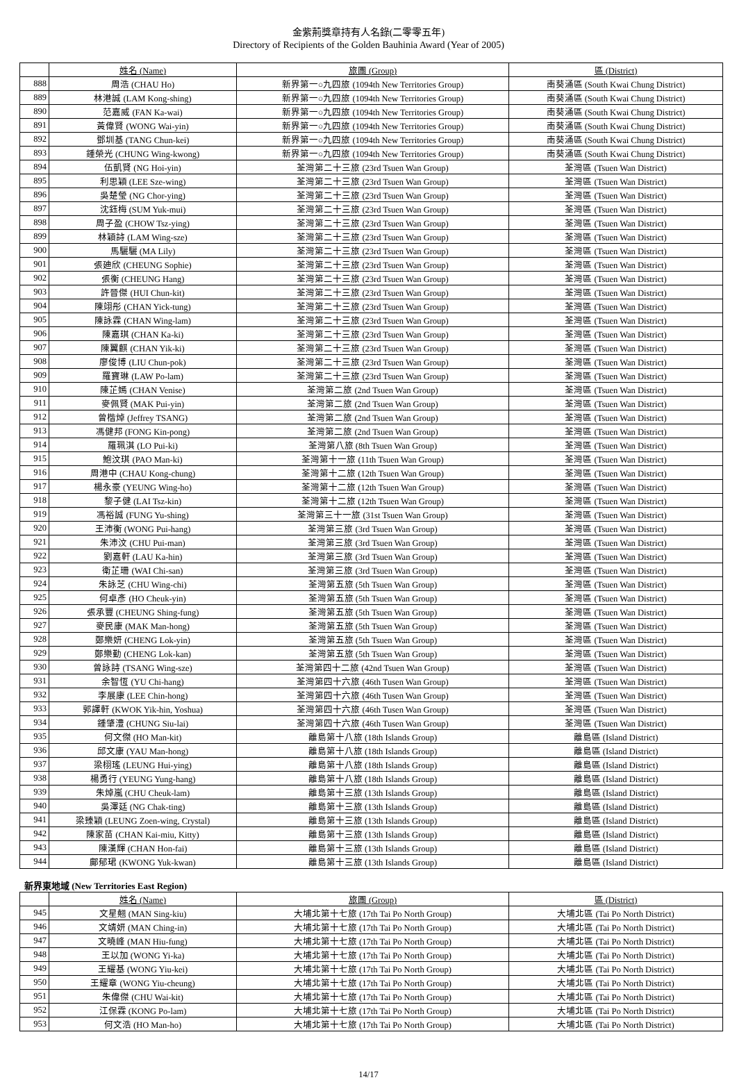金紫荊獎章持有人名錄(二零零五年)
Directory of Recipients of the Golden Bauhinia Award (Year of 2005)
| | 姓名 (Name) | 旅團 (Group) | 區 (District) |
| --- | --- | --- | --- |
| 888 | 周浩 (CHAU Ho) | 新界第一○九四旅 (1094th New Territories Group) | 南葵涌區 (South Kwai Chung District) |
| 889 | 林港誠 (LAM Kong-shing) | 新界第一○九四旅 (1094th New Territories Group) | 南葵涌區 (South Kwai Chung District) |
| 890 | 范嘉威 (FAN Ka-wai) | 新界第一○九四旅 (1094th New Territories Group) | 南葵涌區 (South Kwai Chung District) |
| 891 | 黃偉賢 (WONG Wai-yin) | 新界第一○九四旅 (1094th New Territories Group) | 南葵涌區 (South Kwai Chung District) |
| 892 | 鄧圳基 (TANG Chun-kei) | 新界第一○九四旅 (1094th New Territories Group) | 南葵涌區 (South Kwai Chung District) |
| 893 | 鍾榮光 (CHUNG Wing-kwong) | 新界第一○九四旅 (1094th New Territories Group) | 南葵涌區 (South Kwai Chung District) |
| 894 | 伍凱賢 (NG Hoi-yin) | 荃灣第二十三旅 (23rd Tsuen Wan Group) | 荃灣區 (Tsuen Wan District) |
| 895 | 利思穎 (LEE Sze-wing) | 荃灣第二十三旅 (23rd Tsuen Wan Group) | 荃灣區 (Tsuen Wan District) |
| 896 | 吳楚瑩 (NG Chor-ying) | 荃灣第二十三旅 (23rd Tsuen Wan Group) | 荃灣區 (Tsuen Wan District) |
| 897 | 沈鈺梅 (SUM Yuk-mui) | 荃灣第二十三旅 (23rd Tsuen Wan Group) | 荃灣區 (Tsuen Wan District) |
| 898 | 周子盈 (CHOW Tsz-ying) | 荃灣第二十三旅 (23rd Tsuen Wan Group) | 荃灣區 (Tsuen Wan District) |
| 899 | 林穎詩 (LAM Wing-sze) | 荃灣第二十三旅 (23rd Tsuen Wan Group) | 荃灣區 (Tsuen Wan District) |
| 900 | 馬驪驪 (MA Lily) | 荃灣第二十三旅 (23rd Tsuen Wan Group) | 荃灣區 (Tsuen Wan District) |
| 901 | 張廸欣 (CHEUNG Sophie) | 荃灣第二十三旅 (23rd Tsuen Wan Group) | 荃灣區 (Tsuen Wan District) |
| 902 | 張衡 (CHEUNG Hang) | 荃灣第二十三旅 (23rd Tsuen Wan Group) | 荃灣區 (Tsuen Wan District) |
| 903 | 許晉傑 (HUI Chun-kit) | 荃灣第二十三旅 (23rd Tsuen Wan Group) | 荃灣區 (Tsuen Wan District) |
| 904 | 陳翊彤 (CHAN Yick-tung) | 荃灣第二十三旅 (23rd Tsuen Wan Group) | 荃灣區 (Tsuen Wan District) |
| 905 | 陳詠霖 (CHAN Wing-lam) | 荃灣第二十三旅 (23rd Tsuen Wan Group) | 荃灣區 (Tsuen Wan District) |
| 906 | 陳嘉琪 (CHAN Ka-ki) | 荃灣第二十三旅 (23rd Tsuen Wan Group) | 荃灣區 (Tsuen Wan District) |
| 907 | 陳翼麒 (CHAN Yik-ki) | 荃灣第二十三旅 (23rd Tsuen Wan Group) | 荃灣區 (Tsuen Wan District) |
| 908 | 廖俊博 (LIU Chun-pok) | 荃灣第二十三旅 (23rd Tsuen Wan Group) | 荃灣區 (Tsuen Wan District) |
| 909 | 羅寶琳 (LAW Po-lam) | 荃灣第二十三旅 (23rd Tsuen Wan Group) | 荃灣區 (Tsuen Wan District) |
| 910 | 陳芷嫣 (CHAN Venise) | 荃灣第二旅 (2nd Tsuen Wan Group) | 荃灣區 (Tsuen Wan District) |
| 911 | 麥佩賢 (MAK Pui-yin) | 荃灣第二旅 (2nd Tsuen Wan Group) | 荃灣區 (Tsuen Wan District) |
| 912 | 曾楷焯 (Jeffrey TSANG) | 荃灣第二旅 (2nd Tsuen Wan Group) | 荃灣區 (Tsuen Wan District) |
| 913 | 馮健邦 (FONG Kin-pong) | 荃灣第二旅 (2nd Tsuen Wan Group) | 荃灣區 (Tsuen Wan District) |
| 914 | 羅珮淇 (LO Pui-ki) | 荃灣第八旅 (8th Tsuen Wan Group) | 荃灣區 (Tsuen Wan District) |
| 915 | 鮑汶琪 (PAO Man-ki) | 荃灣第十一旅 (11th Tsuen Wan Group) | 荃灣區 (Tsuen Wan District) |
| 916 | 周港中 (CHAU Kong-chung) | 荃灣第十二旅 (12th Tsuen Wan Group) | 荃灣區 (Tsuen Wan District) |
| 917 | 楊永豪 (YEUNG Wing-ho) | 荃灣第十二旅 (12th Tsuen Wan Group) | 荃灣區 (Tsuen Wan District) |
| 918 | 黎子健 (LAI Tsz-kin) | 荃灣第十二旅 (12th Tsuen Wan Group) | 荃灣區 (Tsuen Wan District) |
| 919 | 馮裕誠 (FUNG Yu-shing) | 荃灣第三十一旅 (31st Tsuen Wan Group) | 荃灣區 (Tsuen Wan District) |
| 920 | 王沛衡 (WONG Pui-hang) | 荃灣第三旅 (3rd Tsuen Wan Group) | 荃灣區 (Tsuen Wan District) |
| 921 | 朱沛汶 (CHU Pui-man) | 荃灣第三旅 (3rd Tsuen Wan Group) | 荃灣區 (Tsuen Wan District) |
| 922 | 劉嘉軒 (LAU Ka-hin) | 荃灣第三旅 (3rd Tsuen Wan Group) | 荃灣區 (Tsuen Wan District) |
| 923 | 衛芷珊 (WAI Chi-san) | 荃灣第三旅 (3rd Tsuen Wan Group) | 荃灣區 (Tsuen Wan District) |
| 924 | 朱詠芝 (CHU Wing-chi) | 荃灣第五旅 (5th Tsuen Wan Group) | 荃灣區 (Tsuen Wan District) |
| 925 | 何卓彥 (HO Cheuk-yin) | 荃灣第五旅 (5th Tsuen Wan Group) | 荃灣區 (Tsuen Wan District) |
| 926 | 張承豐 (CHEUNG Shing-fung) | 荃灣第五旅 (5th Tsuen Wan Group) | 荃灣區 (Tsuen Wan District) |
| 927 | 麥民康 (MAK Man-hong) | 荃灣第五旅 (5th Tsuen Wan Group) | 荃灣區 (Tsuen Wan District) |
| 928 | 鄭樂妍 (CHENG Lok-yin) | 荃灣第五旅 (5th Tsuen Wan Group) | 荃灣區 (Tsuen Wan District) |
| 929 | 鄭樂勤 (CHENG Lok-kan) | 荃灣第五旅 (5th Tsuen Wan Group) | 荃灣區 (Tsuen Wan District) |
| 930 | 曾詠詩 (TSANG Wing-sze) | 荃灣第四十二旅 (42nd Tsuen Wan Group) | 荃灣區 (Tsuen Wan District) |
| 931 | 余智恆 (YU Chi-hang) | 荃灣第四十六旅 (46th Tusen Wan Group) | 荃灣區 (Tsuen Wan District) |
| 932 | 李展康 (LEE Chin-hong) | 荃灣第四十六旅 (46th Tusen Wan Group) | 荃灣區 (Tsuen Wan District) |
| 933 | 郭譯軒 (KWOK Yik-hin, Yoshua) | 荃灣第四十六旅 (46th Tusen Wan Group) | 荃灣區 (Tsuen Wan District) |
| 934 | 鍾肇澧 (CHUNG Siu-lai) | 荃灣第四十六旅 (46th Tusen Wan Group) | 荃灣區 (Tsuen Wan District) |
| 935 | 何文傑 (HO Man-kit) | 離島第十八旅 (18th Islands Group) | 離島區 (Island District) |
| 936 | 邱文康 (YAU Man-hong) | 離島第十八旅 (18th Islands Group) | 離島區 (Island District) |
| 937 | 梁栩瑤 (LEUNG Hui-ying) | 離島第十八旅 (18th Islands Group) | 離島區 (Island District) |
| 938 | 楊勇行 (YEUNG Yung-hang) | 離島第十八旅 (18th Islands Group) | 離島區 (Island District) |
| 939 | 朱焯嵐 (CHU Cheuk-lam) | 離島第十三旅 (13th Islands Group) | 離島區 (Island District) |
| 940 | 吳澤廷 (NG Chak-ting) | 離島第十三旅 (13th Islands Group) | 離島區 (Island District) |
| 941 | 梁臻穎 (LEUNG Zoen-wing, Crystal) | 離島第十三旅 (13th Islands Group) | 離島區 (Island District) |
| 942 | 陳家苗 (CHAN Kai-miu, Kitty) | 離島第十三旅 (13th Islands Group) | 離島區 (Island District) |
| 943 | 陳漢輝 (CHAN Hon-fai) | 離島第十三旅 (13th Islands Group) | 離島區 (Island District) |
| 944 | 鄺郁珺 (KWONG Yuk-kwan) | 離島第十三旅 (13th Islands Group) | 離島區 (Island District) |
新界東地域 (New Territories East Region)
| | 姓名 (Name) | 旅團 (Group) | 區 (District) |
| --- | --- | --- | --- |
| 945 | 文星翹 (MAN Sing-kiu) | 大埔北第十七旅 (17th Tai Po North Group) | 大埔北區 (Tai Po North District) |
| 946 | 文靖妍 (MAN Ching-in) | 大埔北第十七旅 (17th Tai Po North Group) | 大埔北區 (Tai Po North District) |
| 947 | 文曉峰 (MAN Hiu-fung) | 大埔北第十七旅 (17th Tai Po North Group) | 大埔北區 (Tai Po North District) |
| 948 | 王以加 (WONG Yi-ka) | 大埔北第十七旅 (17th Tai Po North Group) | 大埔北區 (Tai Po North District) |
| 949 | 王耀基 (WONG Yiu-kei) | 大埔北第十七旅 (17th Tai Po North Group) | 大埔北區 (Tai Po North District) |
| 950 | 王耀章 (WONG Yiu-cheung) | 大埔北第十七旅 (17th Tai Po North Group) | 大埔北區 (Tai Po North District) |
| 951 | 朱偉傑 (CHU Wai-kit) | 大埔北第十七旅 (17th Tai Po North Group) | 大埔北區 (Tai Po North District) |
| 952 | 江保霖 (KONG Po-lam) | 大埔北第十七旅 (17th Tai Po North Group) | 大埔北區 (Tai Po North District) |
| 953 | 何文浩 (HO Man-ho) | 大埔北第十七旅 (17th Tai Po North Group) | 大埔北區 (Tai Po North District) |
14/17